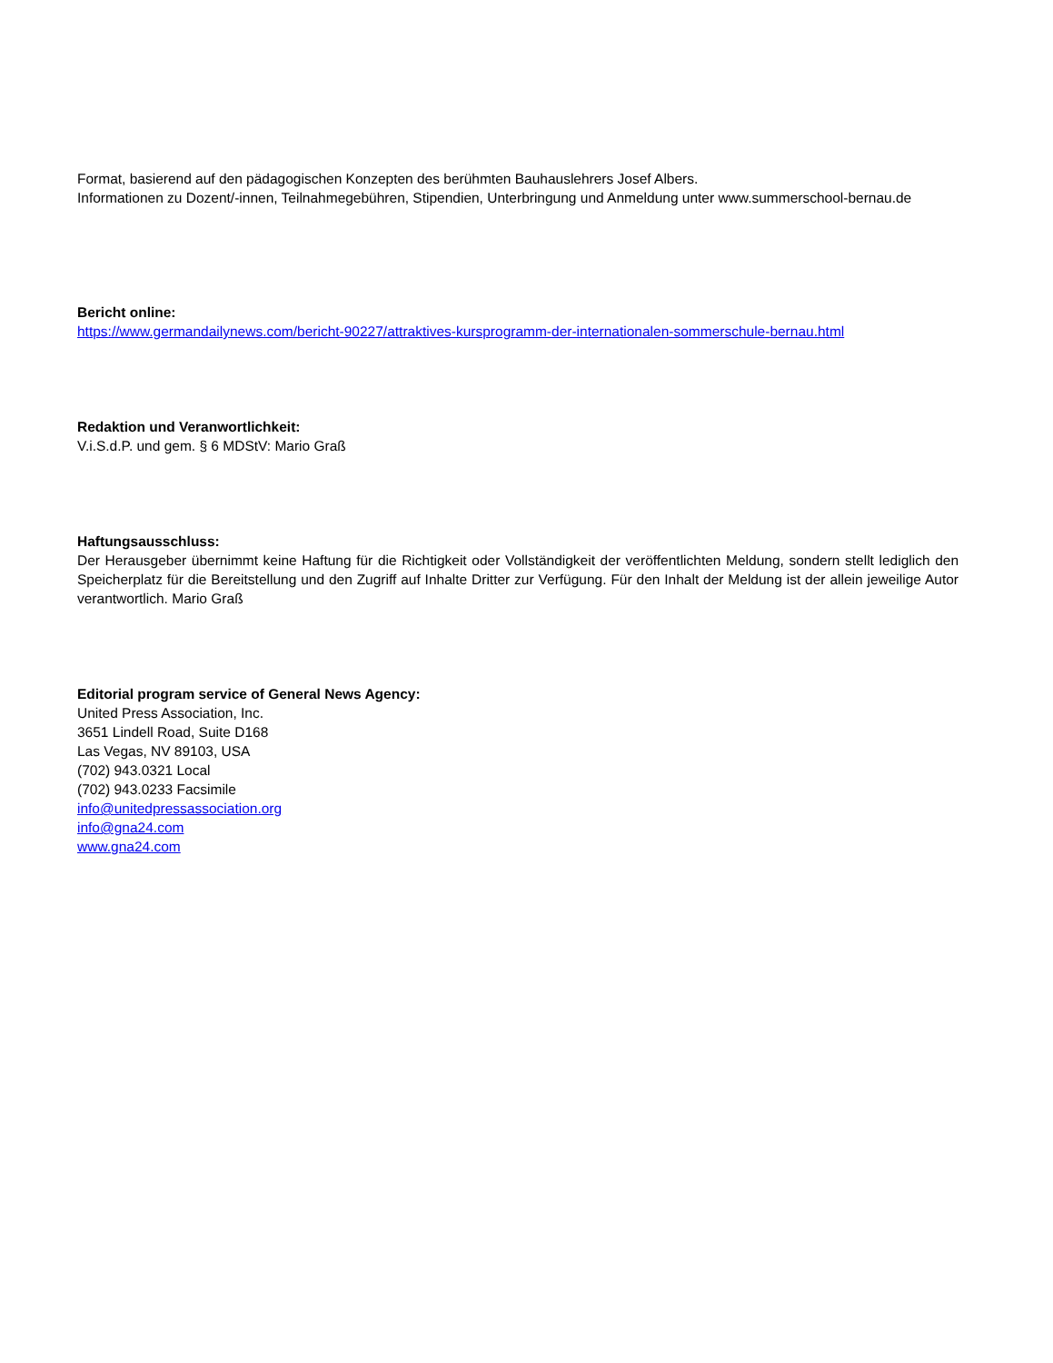Format, basierend auf den pädagogischen Konzepten des berühmten Bauhauslehrers Josef Albers.
Informationen zu Dozent/-innen, Teilnahmegebühren, Stipendien, Unterbringung und Anmeldung unter www.summerschool-bernau.de
Bericht online:
https://www.germandailynews.com/bericht-90227/attraktives-kursprogramm-der-internationalen-sommerschule-bernau.html
Redaktion und Veranwortlichkeit:
V.i.S.d.P. und gem. § 6 MDStV: Mario Graß
Haftungsausschluss:
Der Herausgeber übernimmt keine Haftung für die Richtigkeit oder Vollständigkeit der veröffentlichten Meldung, sondern stellt lediglich den Speicherplatz für die Bereitstellung und den Zugriff auf Inhalte Dritter zur Verfügung. Für den Inhalt der Meldung ist der allein jeweilige Autor verantwortlich. Mario Graß
Editorial program service of General News Agency:
United Press Association, Inc.
3651 Lindell Road, Suite D168
Las Vegas, NV 89103, USA
(702) 943.0321 Local
(702) 943.0233 Facsimile
info@unitedpressassociation.org
info@gna24.com
www.gna24.com